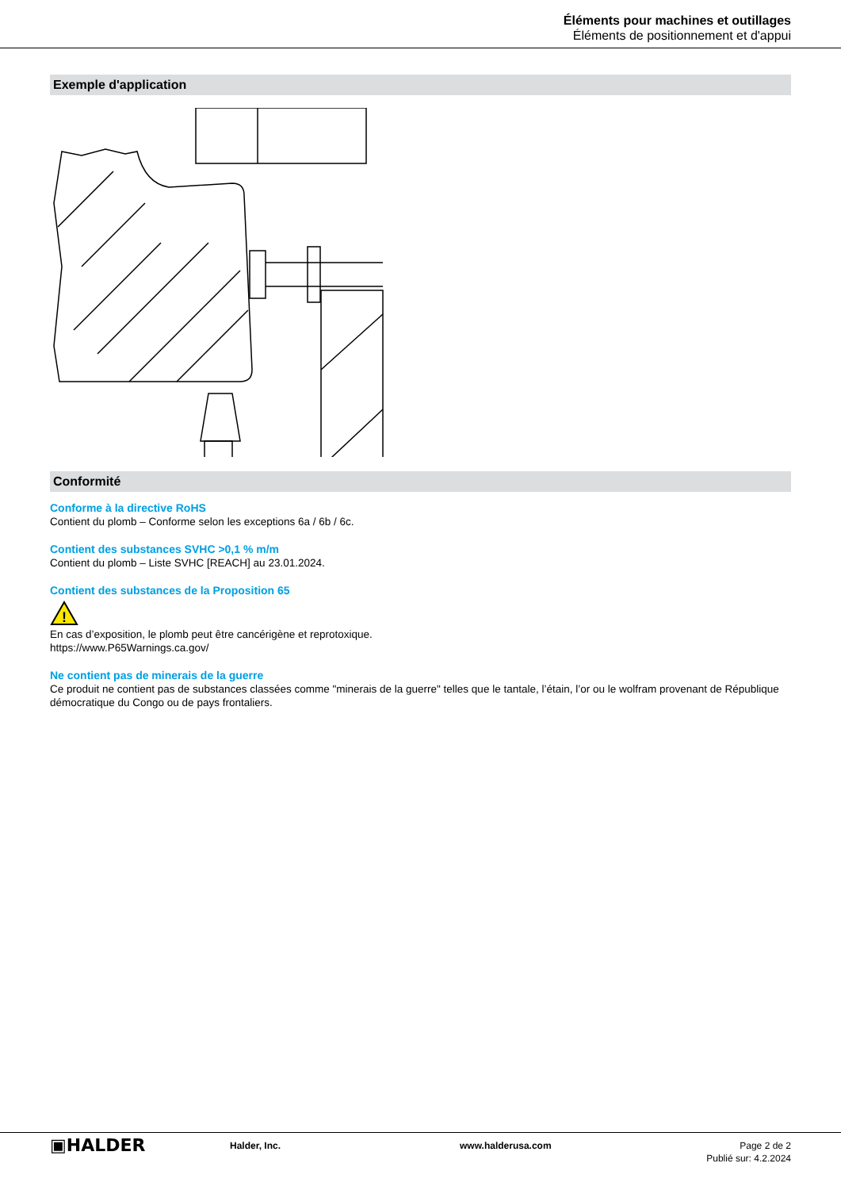Éléments pour machines et outillages
Éléments de positionnement et d'appui
Exemple d'application
Conformité
Conforme à la directive RoHS
Contient du plomb – Conforme selon les exceptions 6a / 6b / 6c.
Contient des substances SVHC >0,1 % m/m
Contient du plomb – Liste SVHC [REACH] au 23.01.2024.
Contient des substances de la Proposition 65
!
En cas d’exposition, le plomb peut être cancérigène et reprotoxique.
https://www.P65Warnings.ca.gov/
Ne contient pas de minerais de la guerre
Ce produit ne contient pas de substances classées comme "minerais de la guerre" telles que le tantale, l’étain, l’or ou le wolfram provenant de République démocratique du Congo ou de pays frontaliers.
▣HALDER
Halder, Inc. www.halderusa.com Page 2 de 2
Publié sur: 4.2.2024